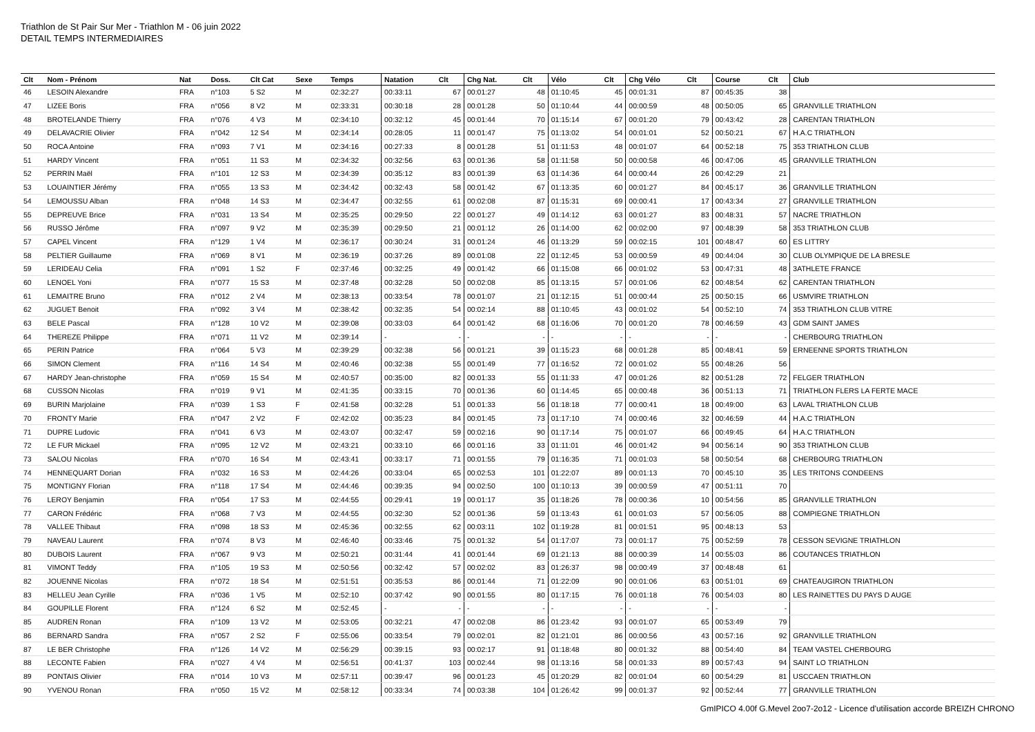Triathlon de St Pair Sur Mer - Triathlon M - 06 juin 2022
DETAIL TEMPS INTERMEDIAIRES
| Clt | Nom - Prénom | Nat | Doss. | Clt Cat | Sexe | Temps | Natation | Clt | Chg Nat. | Clt | Vélo | Clt | Chg Vélo | Clt | Course | Clt | Club |
| --- | --- | --- | --- | --- | --- | --- | --- | --- | --- | --- | --- | --- | --- | --- | --- | --- | --- |
| 46 | LESOIN Alexandre | FRA | n°103 | 5 S2 | M | 02:32:27 | 00:33:11 | 67 | 00:01:27 | 48 | 01:10:45 | 45 | 00:01:31 | 87 | 00:45:35 | 38 | |
| 47 | LIZEE Boris | FRA | n°056 | 8 V2 | M | 02:33:31 | 00:30:18 | 28 | 00:01:28 | 50 | 01:10:44 | 44 | 00:00:59 | 48 | 00:50:05 | 65 | GRANVILLE TRIATHLON |
| 48 | BROTELANDE Thierry | FRA | n°076 | 4 V3 | M | 02:34:10 | 00:32:12 | 45 | 00:01:44 | 70 | 01:15:14 | 67 | 00:01:20 | 79 | 00:43:42 | 28 | CARENTAN TRIATHLON |
| 49 | DELAVACRIE Olivier | FRA | n°042 | 12 S4 | M | 02:34:14 | 00:28:05 | 11 | 00:01:47 | 75 | 01:13:02 | 54 | 00:01:01 | 52 | 00:50:21 | 67 | H.A.C TRIATHLON |
| 50 | ROCA Antoine | FRA | n°093 | 7 V1 | M | 02:34:16 | 00:27:33 | 8 | 00:01:28 | 51 | 01:11:53 | 48 | 00:01:07 | 64 | 00:52:18 | 75 | 353 TRIATHLON CLUB |
| 51 | HARDY Vincent | FRA | n°051 | 11 S3 | M | 02:34:32 | 00:32:56 | 63 | 00:01:36 | 58 | 01:11:58 | 50 | 00:00:58 | 46 | 00:47:06 | 45 | GRANVILLE TRIATHLON |
| 52 | PERRIN Maël | FRA | n°101 | 12 S3 | M | 02:34:39 | 00:35:12 | 83 | 00:01:39 | 63 | 01:14:36 | 64 | 00:00:44 | 26 | 00:42:29 | 21 | |
| 53 | LOUAINTIER Jérémy | FRA | n°055 | 13 S3 | M | 02:34:42 | 00:32:43 | 58 | 00:01:42 | 67 | 01:13:35 | 60 | 00:01:27 | 84 | 00:45:17 | 36 | GRANVILLE TRIATHLON |
| 54 | LEMOUSSU Alban | FRA | n°048 | 14 S3 | M | 02:34:47 | 00:32:55 | 61 | 00:02:08 | 87 | 01:15:31 | 69 | 00:00:41 | 17 | 00:43:34 | 27 | GRANVILLE TRIATHLON |
| 55 | DEPREUVE Brice | FRA | n°031 | 13 S4 | M | 02:35:25 | 00:29:50 | 22 | 00:01:27 | 49 | 01:14:12 | 63 | 00:01:27 | 83 | 00:48:31 | 57 | NACRE TRIATHLON |
| 56 | RUSSO Jérôme | FRA | n°097 | 9 V2 | M | 02:35:39 | 00:29:50 | 21 | 00:01:12 | 26 | 01:14:00 | 62 | 00:02:00 | 97 | 00:48:39 | 58 | 353 TRIATHLON CLUB |
| 57 | CAPEL Vincent | FRA | n°129 | 1 V4 | M | 02:36:17 | 00:30:24 | 31 | 00:01:24 | 46 | 01:13:29 | 59 | 00:02:15 | 101 | 00:48:47 | 60 | ES LITTRY |
| 58 | PELTIER Guillaume | FRA | n°069 | 8 V1 | M | 02:36:19 | 00:37:26 | 89 | 00:01:08 | 22 | 01:12:45 | 53 | 00:00:59 | 49 | 00:44:04 | 30 | CLUB OLYMPIQUE DE LA BRESLE |
| 59 | LERIDEAU Celia | FRA | n°091 | 1 S2 | F | 02:37:46 | 00:32:25 | 49 | 00:01:42 | 66 | 01:15:08 | 66 | 00:01:02 | 53 | 00:47:31 | 48 | 3ATHLETE FRANCE |
| 60 | LENOEL Yoni | FRA | n°077 | 15 S3 | M | 02:37:48 | 00:32:28 | 50 | 00:02:08 | 85 | 01:13:15 | 57 | 00:01:06 | 62 | 00:48:54 | 62 | CARENTAN TRIATHLON |
| 61 | LEMAITRE Bruno | FRA | n°012 | 2 V4 | M | 02:38:13 | 00:33:54 | 78 | 00:01:07 | 21 | 01:12:15 | 51 | 00:00:44 | 25 | 00:50:15 | 66 | USMVIRE TRIATHLON |
| 62 | JUGUET Benoit | FRA | n°092 | 3 V4 | M | 02:38:42 | 00:32:35 | 54 | 00:02:14 | 88 | 01:10:45 | 43 | 00:01:02 | 54 | 00:52:10 | 74 | 353 TRIATHLON CLUB VITRE |
| 63 | BELE Pascal | FRA | n°128 | 10 V2 | M | 02:39:08 | 00:33:03 | 64 | 00:01:42 | 68 | 01:16:06 | 70 | 00:01:20 | 78 | 00:46:59 | 43 | GDM SAINT JAMES |
| 64 | THEREZE Philippe | FRA | n°071 | 11 V2 | M | 02:39:14 | - | - | - | - | - | - | - | - | - | - | CHERBOURG TRIATHLON |
| 65 | PERIN Patrice | FRA | n°064 | 5 V3 | M | 02:39:29 | 00:32:38 | 56 | 00:01:21 | 39 | 01:15:23 | 68 | 00:01:28 | 85 | 00:48:41 | 59 | ERNEENNE SPORTS TRIATHLON |
| 66 | SIMON Clement | FRA | n°116 | 14 S4 | M | 02:40:46 | 00:32:38 | 55 | 00:01:49 | 77 | 01:16:52 | 72 | 00:01:02 | 55 | 00:48:26 | 56 | |
| 67 | HARDY Jean-christophe | FRA | n°059 | 15 S4 | M | 02:40:57 | 00:35:00 | 82 | 00:01:33 | 55 | 01:11:33 | 47 | 00:01:26 | 82 | 00:51:28 | 72 | FELGER TRIATHLON |
| 68 | CUSSON Nicolas | FRA | n°019 | 9 V1 | M | 02:41:35 | 00:33:15 | 70 | 00:01:36 | 60 | 01:14:45 | 65 | 00:00:48 | 36 | 00:51:13 | 71 | TRIATHLON FLERS LA FERTE MACE |
| 69 | BURIN Marjolaine | FRA | n°039 | 1 S3 | F | 02:41:58 | 00:32:28 | 51 | 00:01:33 | 56 | 01:18:18 | 77 | 00:00:41 | 18 | 00:49:00 | 63 | LAVAL TRIATHLON CLUB |
| 70 | FRONTY Marie | FRA | n°047 | 2 V2 | F | 02:42:02 | 00:35:23 | 84 | 00:01:45 | 73 | 01:17:10 | 74 | 00:00:46 | 32 | 00:46:59 | 44 | H.A.C TRIATHLON |
| 71 | DUPRE Ludovic | FRA | n°041 | 6 V3 | M | 02:43:07 | 00:32:47 | 59 | 00:02:16 | 90 | 01:17:14 | 75 | 00:01:07 | 66 | 00:49:45 | 64 | H.A.C TRIATHLON |
| 72 | LE FUR Mickael | FRA | n°095 | 12 V2 | M | 02:43:21 | 00:33:10 | 66 | 00:01:16 | 33 | 01:11:01 | 46 | 00:01:42 | 94 | 00:56:14 | 90 | 353 TRIATHLON CLUB |
| 73 | SALOU Nicolas | FRA | n°070 | 16 S4 | M | 02:43:41 | 00:33:17 | 71 | 00:01:55 | 79 | 01:16:35 | 71 | 00:01:03 | 58 | 00:50:54 | 68 | CHERBOURG TRIATHLON |
| 74 | HENNEQUART Dorian | FRA | n°032 | 16 S3 | M | 02:44:26 | 00:33:04 | 65 | 00:02:53 | 101 | 01:22:07 | 89 | 00:01:13 | 70 | 00:45:10 | 35 | LES TRITONS CONDEENS |
| 75 | MONTIGNY Florian | FRA | n°118 | 17 S4 | M | 02:44:46 | 00:39:35 | 94 | 00:02:50 | 100 | 01:10:13 | 39 | 00:00:59 | 47 | 00:51:11 | 70 | |
| 76 | LEROY Benjamin | FRA | n°054 | 17 S3 | M | 02:44:55 | 00:29:41 | 19 | 00:01:17 | 35 | 01:18:26 | 78 | 00:00:36 | 10 | 00:54:56 | 85 | GRANVILLE TRIATHLON |
| 77 | CARON Frédéric | FRA | n°068 | 7 V3 | M | 02:44:55 | 00:32:30 | 52 | 00:01:36 | 59 | 01:13:43 | 61 | 00:01:03 | 57 | 00:56:05 | 88 | COMPIEGNE TRIATHLON |
| 78 | VALLEE Thibaut | FRA | n°098 | 18 S3 | M | 02:45:36 | 00:32:55 | 62 | 00:03:11 | 102 | 01:19:28 | 81 | 00:01:51 | 95 | 00:48:13 | 53 | |
| 79 | NAVEAU Laurent | FRA | n°074 | 8 V3 | M | 02:46:40 | 00:33:46 | 75 | 00:01:32 | 54 | 01:17:07 | 73 | 00:01:17 | 75 | 00:52:59 | 78 | CESSON SEVIGNE TRIATHLON |
| 80 | DUBOIS Laurent | FRA | n°067 | 9 V3 | M | 02:50:21 | 00:31:44 | 41 | 00:01:44 | 69 | 01:21:13 | 88 | 00:00:39 | 14 | 00:55:03 | 86 | COUTANCES TRIATHLON |
| 81 | VIMONT Teddy | FRA | n°105 | 19 S3 | M | 02:50:56 | 00:32:42 | 57 | 00:02:02 | 83 | 01:26:37 | 98 | 00:00:49 | 37 | 00:48:48 | 61 | |
| 82 | JOUENNE Nicolas | FRA | n°072 | 18 S4 | M | 02:51:51 | 00:35:53 | 86 | 00:01:44 | 71 | 01:22:09 | 90 | 00:01:06 | 63 | 00:51:01 | 69 | CHATEAUGIRON TRIATHLON |
| 83 | HELLEU Jean Cyrille | FRA | n°036 | 1 V5 | M | 02:52:10 | 00:37:42 | 90 | 00:01:55 | 80 | 01:17:15 | 76 | 00:01:18 | 76 | 00:54:03 | 80 | LES RAINETTES DU PAYS D AUGE |
| 84 | GOUPILLE Florent | FRA | n°124 | 6 S2 | M | 02:52:45 | - | - | - | - | - | - | - | - | - | - | |
| 85 | AUDREN Ronan | FRA | n°109 | 13 V2 | M | 02:53:05 | 00:32:21 | 47 | 00:02:08 | 86 | 01:23:42 | 93 | 00:01:07 | 65 | 00:53:49 | 79 | |
| 86 | BERNARD Sandra | FRA | n°057 | 2 S2 | F | 02:55:06 | 00:33:54 | 79 | 00:02:01 | 82 | 01:21:01 | 86 | 00:00:56 | 43 | 00:57:16 | 92 | GRANVILLE TRIATHLON |
| 87 | LE BER Christophe | FRA | n°126 | 14 V2 | M | 02:56:29 | 00:39:15 | 93 | 00:02:17 | 91 | 01:18:48 | 80 | 00:01:32 | 88 | 00:54:40 | 84 | TEAM VASTEL CHERBOURG |
| 88 | LECONTE Fabien | FRA | n°027 | 4 V4 | M | 02:56:51 | 00:41:37 | 103 | 00:02:44 | 98 | 01:13:16 | 58 | 00:01:33 | 89 | 00:57:43 | 94 | SAINT LO TRIATHLON |
| 89 | PONTAIS Olivier | FRA | n°014 | 10 V3 | M | 02:57:11 | 00:39:47 | 96 | 00:01:23 | 45 | 01:20:29 | 82 | 00:01:04 | 60 | 00:54:29 | 81 | USCCAEN TRIATHLON |
| 90 | YVENOU Ronan | FRA | n°050 | 15 V2 | M | 02:58:12 | 00:33:34 | 74 | 00:03:38 | 104 | 01:26:42 | 99 | 00:01:37 | 92 | 00:52:44 | 77 | GRANVILLE TRIATHLON |
GmIPICO 4.00f G.Mevel 2oo7-2o12 - Licence d'utilisation accorde BREIZH CHRONO